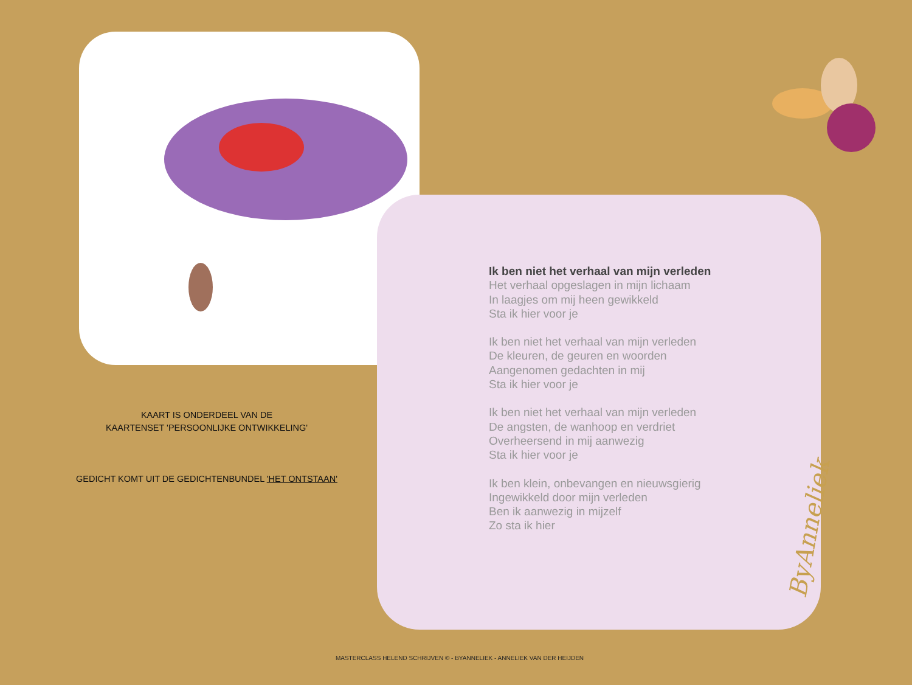Ik ben niet het verhaal van mijn verleden
Het verhaal opgeslagen in mijn lichaam
In laagjes om mij heen gewikkeld
Sta ik hier voor je
Ik ben niet het verhaal van mijn verleden
De kleuren, de geuren en woorden
Aangenomen gedachten in mij
Sta ik hier voor je
Ik ben niet het verhaal van mijn verleden
De angsten, de wanhoop en verdriet
Overheersend in mij aanwezig
Sta ik hier voor je
Ik ben klein, onbevangen en nieuwsgierig
Ingewikkeld door mijn verleden
Ben ik aanwezig in mijzelf
Zo sta ik hier
ByAnneliek
KAART IS ONDERDEEL VAN DE
KAARTENSET 'PERSOONLIJKE ONTWIKKELING'
GEDICHT KOMT UIT DE GEDICHTENBUNDEL 'HET ONTSTAAN'
MASTERCLASS HELEND SCHRIJVEN © - BYANNELIEK - ANNELIEK VAN DER HEIJDEN